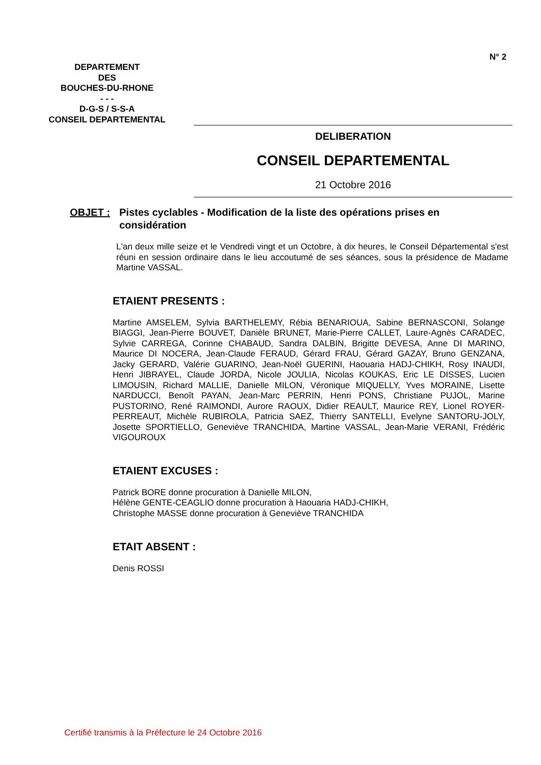N° 2
DEPARTEMENT
DES
BOUCHES-DU-RHONE
- - -
D-G-S / S-S-A
CONSEIL DEPARTEMENTAL
DELIBERATION
CONSEIL DEPARTEMENTAL
21 Octobre 2016
OBJET : Pistes cyclables - Modification de la liste des opérations prises en considération
L'an deux mille seize et le Vendredi vingt et un Octobre, à dix heures, le Conseil Départemental s'est réuni en session ordinaire dans le lieu accoutumé de ses séances, sous la présidence de Madame Martine VASSAL.
ETAIENT PRESENTS :
Martine AMSELEM, Sylvia BARTHELEMY, Rébia BENARIOUA, Sabine BERNASCONI, Solange BIAGGI, Jean-Pierre BOUVET, Danièle BRUNET, Marie-Pierre CALLET, Laure-Agnès CARADEC, Sylvie CARREGA, Corinne CHABAUD, Sandra DALBIN, Brigitte DEVESA, Anne DI MARINO, Maurice DI NOCERA, Jean-Claude FERAUD, Gérard FRAU, Gérard GAZAY, Bruno GENZANA, Jacky GERARD, Valérie GUARINO, Jean-Noël GUERINI, Haouaria HADJ-CHIKH, Rosy INAUDI, Henri JIBRAYEL, Claude JORDA, Nicole JOULIA, Nicolas KOUKAS, Eric LE DISSES, Lucien LIMOUSIN, Richard MALLIE, Danielle MILON, Véronique MIQUELLY, Yves MORAINE, Lisette NARDUCCI, Benoît PAYAN, Jean-Marc PERRIN, Henri PONS, Christiane PUJOL, Marine PUSTORINO, René RAIMONDI, Aurore RAOUX, Didier REAULT, Maurice REY, Lionel ROYER-PERREAUT, Michèle RUBIROLA, Patricia SAEZ, Thierry SANTELLI, Evelyne SANTORU-JOLY, Josette SPORTIELLO, Geneviève TRANCHIDA, Martine VASSAL, Jean-Marie VERANI, Frédéric VIGOUROUX
ETAIENT EXCUSES :
Patrick BORE donne procuration à Danielle MILON,
Hélène GENTE-CEAGLIO donne procuration à Haouaria HADJ-CHIKH,
Christophe MASSE donne procuration à Geneviève TRANCHIDA
ETAIT ABSENT :
Denis ROSSI
Certifié transmis à la Préfecture le 24 Octobre 2016